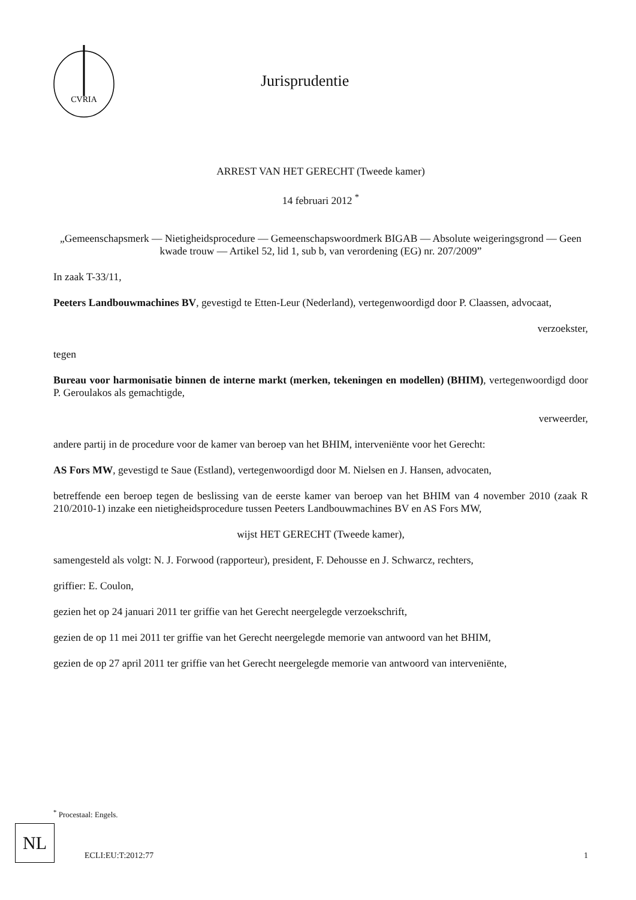CVRIA
Jurisprudentie
ARREST VAN HET GERECHT (Tweede kamer)
14 februari 2012 <sup>*</sup>
„Gemeenschapsmerk — Nietigheidsprocedure — Gemeenschapswoordmerk BIGAB — Absolute weigeringsgrond — Geen kwade trouw — Artikel 52, lid 1, sub b, van verordening (EG) nr. 207/2009”
In zaak T-33/11,
Peeters Landbouwmachines BV, gevestigd te Etten-Leur (Nederland), vertegenwoordigd door P. Claassen, advocaat,
verzoekster,
tegen
Bureau voor harmonisatie binnen de interne markt (merken, tekeningen en modellen) (BHIM), vertegenwoordigd door P. Geroulakos als gemachtigde,
verweerder,
andere partij in de procedure voor de kamer van beroep van het BHIM, interveniënte voor het Gerecht:
AS Fors MW, gevestigd te Saue (Estland), vertegenwoordigd door M. Nielsen en J. Hansen, advocaten,
betreffende een beroep tegen de beslissing van de eerste kamer van beroep van het BHIM van 4 november 2010 (zaak R 210/2010-1) inzake een nietigheidsprocedure tussen Peeters Landbouwmachines BV en AS Fors MW,
wijst HET GERECHT (Tweede kamer),
samengesteld als volgt: N. J. Forwood (rapporteur), president, F. Dehousse en J. Schwarcz, rechters,
griffier: E. Coulon,
gezien het op 24 januari 2011 ter griffie van het Gerecht neergelegde verzoekschrift,
gezien de op 11 mei 2011 ter griffie van het Gerecht neergelegde memorie van antwoord van het BHIM,
gezien de op 27 april 2011 ter griffie van het Gerecht neergelegde memorie van antwoord van interveniënte,
<sup>*</sup> Procestaal: Engels.
NL
ECLI:EU:T:2012:77 1